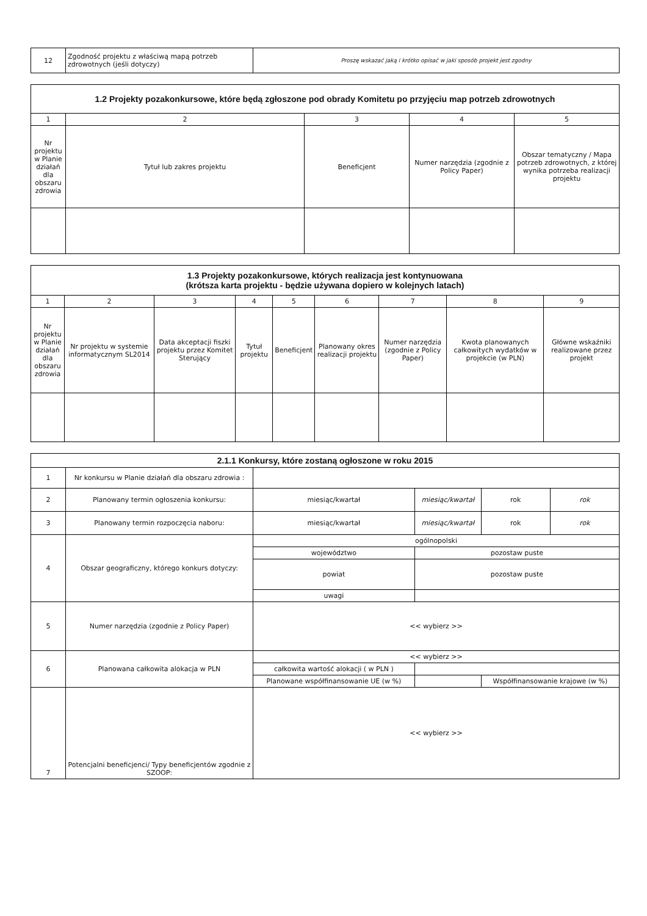| 12 | Zgodność projektu z właściwą mapą potrzeb zdrowotnych (jeśli dotyczy) | Proszę wskazać jaką i krótko opisać w jaki sposób projekt jest zgodny |
| 1.2 Projekty pozakonkursowe, które będą zgłoszone pod obrady Komitetu po przyjęciu map potrzeb zdrowotnych | | | | |
| --- | --- | --- | --- | --- |
| 1 | 2 | 3 | 4 | 5 |
| Nr projektu w Planie działań dla obszaru zdrowia | Tytuł lub zakres projektu | Beneficjent | Numer narzędzia (zgodnie z Policy Paper) | Obszar tematyczny / Mapa potrzeb zdrowotnych, z której wynika potrzeba realizacji projektu |
| 1.3 Projekty pozakonkursowe, których realizacja jest kontynuowana (krótsza karta projektu - będzie używana dopiero w kolejnych latach) | | | | | | | | |
| --- | --- | --- | --- | --- | --- | --- | --- | --- |
| 1 | 2 | 3 | 4 | 5 | 6 | 7 | 8 | 9 |
| Nr projektu w Planie działań dla obszaru zdrowia | Nr projektu w systemie informatycznym SL2014 | Data akceptacji fiszki projektu przez Komitet Sterujący | Tytuł projektu | Beneficjent | Planowany okres realizacji projektu | Numer narzędzia (zgodnie z Policy Paper) | Kwota planowanych całkowitych wydatków w projekcie (w PLN) | Główne wskaźniki realizowane przez projekt |
| 2.1.1 Konkursy, które zostaną ogłoszone w roku 2015 | | | | | |
| --- | --- | --- | --- | --- | --- |
| 1 | Nr konkursu w Planie działań dla obszaru zdrowia : | | | | |
| 2 | Planowany termin ogłoszenia konkursu: | miesiąc/kwartał | miesiąc/kwartał | rok | rok |
| 3 | Planowany termin rozpoczęcia naboru: | miesiąc/kwartał | miesiąc/kwartał | rok | rok |
| 4 | Obszar geograficzny, którego konkurs dotyczy: | ogólnopolski | | | |
| | | województwo | pozostaw puste | | |
| | | powiat | pozostaw puste | | |
| | | uwagi | | | |
| 5 | Numer narzędzia (zgodnie z Policy Paper) | << wybierz >> | | | |
| 6 | Planowana całkowita alokacja w PLN | << wybierz >> | | | |
| | | całkowita wartość alokacji ( w PLN ) | | | |
| | | Planowane współfinansowanie UE (w %) | | Współfinansowanie krajowe (w %) | |
| 7 | Potencjalni beneficjenci/ Typy beneficjentów zgodnie z SZOOP: | << wybierz >> | | | |